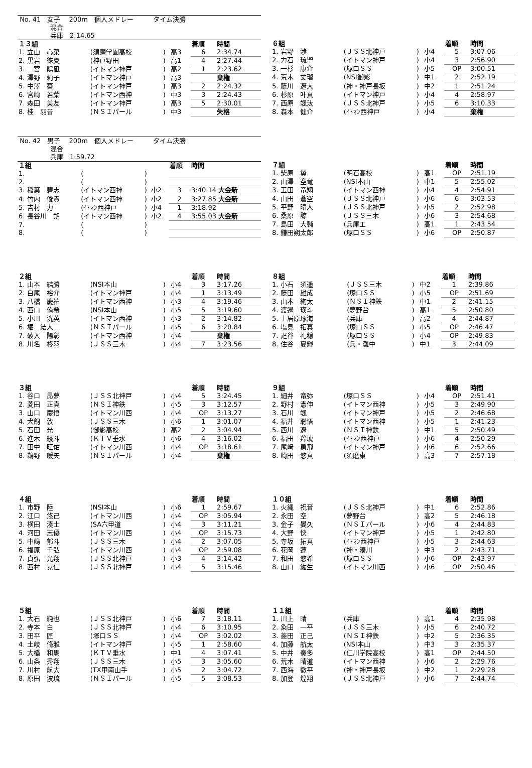No. 41　女子　 200m　個人メドレー　　　タイム決勝
　　　　　混合
　　　　　兵庫　2:14.65
| １３組 | | | | 着順 | 時間 |
| --- | --- | --- | --- | --- | --- |
| 1. 立山 心菜 | (須磨学園高校 | ) | 高3 | 6 | 2:34.74 |
| 2. 黒岩 徠夏 | (神戸野田 | ) | 高1 | 4 | 2:27.44 |
| 3. 二宮 陽凪 | (イトマン神戸 | ) | 高2 | 1 | 2:23.62 |
| 4. 澤野 莉子 | (イトマン神戸 | ) | 高3 | | 棄権 |
| 5. 中澤 葵 | (イトマン神戸 | ) | 高3 | 2 | 2:24.32 |
| 6. 宮崎 若葉 | (イトマン西神 | ) | 中3 | 3 | 2:24.43 |
| 7. 森田 美友 | (イトマン神戸 | ) | 高3 | 5 | 2:30.01 |
| 8. 桂 羽音 | (ＮＳＩパール | ) | 中3 | | 失格 |
| ６組 | | | | 着順 | 時間 |
| --- | --- | --- | --- | --- | --- |
| 1. 岩野 渉 | (ＪＳＳ北神戸 | ) | 小4 | 5 | 3:07.06 |
| 2. 力石 琉聖 | (イトマン神戸 | ) | 小4 | 3 | 2:56.90 |
| 3. 一杉 康介 | (塚口ＳＳ | ) | 小5 | OP | 3:00.51 |
| 4. 荒木 丈瑠 | (NSI御影 | ) | 中1 | 2 | 2:52.19 |
| 5. 藤川 遼大 | (神・神戸長坂 | ) | 中2 | 1 | 2:51.24 |
| 6. 杉原 叶真 | (イトマン神戸 | ) | 小4 | 4 | 2:58.97 |
| 7. 西原 颯汰 | (ＪＳＳ北神戸 | ) | 小5 | 6 | 3:10.33 |
| 8. 森本 健介 | (ｲﾄﾏﾝ西神戸 | ) | 小4 | | 棄権 |
No. 42　男子　 200m　個人メドレー　　　タイム決勝
　　　　　混合
　　　　　兵庫　1:59.72
| １組 | | | | 着順 | 時間 |
| --- | --- | --- | --- | --- | --- |
| 1. | ( | ) | | | |
| 2. | ( | ) | | | |
| 3. 稲葉 碧志 | (イトマン西神 | ) | 小2 | 3 | 3:40.14 大会新 |
| 4. 竹内 俊貴 | (イトマン西神 | ) | 小2 | 2 | 3:27.85 大会新 |
| 5. 吉村 力 | (ｲﾄﾏﾝ西神戸 | ) | 小4 | 1 | 3:18.92 |
| 6. 長谷川 朔 | (イトマン西神 | ) | 小2 | 4 | 3:55.03 大会新 |
| 7. | ( | ) | | | |
| 8. | ( | ) | | | |
| ７組 | | | | 着順 | 時間 |
| --- | --- | --- | --- | --- | --- |
| 1. 柴原 翼 | (明石高校 | ) | 高1 | OP | 2:51.19 |
| 2. 山澤 空竜 | (NSI本山 | ) | 中1 | 5 | 2:55.02 |
| 3. 玉田 竜翔 | (イトマン西神 | ) | 小4 | 4 | 2:54.91 |
| 4. 山田 蒼空 | (ＪＳＳ北神戸 | ) | 小6 | 6 | 3:03.53 |
| 5. 平野 晴人 | (ＪＳＳ北神戸 | ) | 小5 | 2 | 2:52.98 |
| 6. 桑原 諒 | (ＪＳＳ三木 | ) | 小6 | 3 | 2:54.68 |
| 7. 島田 大輔 | (兵庫工 | ) | 高1 | 1 | 2:43.54 |
| 8. 鎌田朔太郎 | (塚口ＳＳ | ) | 小6 | OP | 2:50.87 |
| ２組 | | | | 着順 | 時間 |
| --- | --- | --- | --- | --- | --- |
| 1. 山本 結勝 | (NSI本山 | ) | 小4 | 3 | 3:17.26 |
| 2. 白尾 裕介 | (イトマン神戸 | ) | 小4 | 1 | 3:13.49 |
| 3. 八橋 慶祐 | (イトマン西神 | ) | 小3 | 4 | 3:19.46 |
| 4. 西口 侑希 | (NSI本山 | ) | 小5 | 5 | 3:19.60 |
| 5. 小川 洸英 | (イトマン西神 | ) | 小3 | 2 | 3:14.82 |
| 6. 堀 結人 | (ＮＳＩパール | ) | 小5 | 6 | 3:20.84 |
| 7. 破入 陽彰 | (イトマン西神 | ) | 小4 | | 棄権 |
| 8. 川名 柊羽 | (ＪＳＳ三木 | ) | 小4 | 7 | 3:23.56 |
| ８組 | | | | 着順 | 時間 |
| --- | --- | --- | --- | --- | --- |
| 1. 小石 須遥 | (ＪＳＳ三木 | ) | 中2 | 1 | 2:39.86 |
| 2. 藤田 雄成 | (塚口ＳＳ | ) | 小5 | OP | 2:51.69 |
| 3. 山本 絢太 | (ＮＳＩ神鉄 | ) | 中1 | 2 | 2:41.15 |
| 4. 渡邊 瑛斗 | (夢野台 | ) | 高1 | 5 | 2:50.80 |
| 5. 土居原琢海 | (兵庫 | ) | 高2 | 4 | 2:44.87 |
| 6. 塩見 拓真 | (塚口ＳＳ | ) | 小5 | OP | 2:46.47 |
| 7. 疋谷 礼穏 | (塚口ＳＳ | ) | 小4 | OP | 2:49.83 |
| 8. 住谷 夏輝 | (兵・灘中 | ) | 中1 | 3 | 2:44.09 |
| ３組 | | | | 着順 | 時間 |
| --- | --- | --- | --- | --- | --- |
| 1. 谷口 昂夢 | (ＪＳＳ北神戸 | ) | 小4 | 5 | 3:24.45 |
| 2. 菱田 正真 | (ＮＳＩ神鉄 | ) | 小5 | 3 | 3:12.57 |
| 3. 山口 慶悟 | (イトマン川西 | ) | 小4 | OP | 3:13.27 |
| 4. 犬飼 敦 | (ＪＳＳ三木 | ) | 小6 | 1 | 3:01.07 |
| 5. 石田 光 | (御影高校 | ) | 高2 | 2 | 3:04.94 |
| 6. 進木 綾斗 | (ＫＴＶ垂水 | ) | 小6 | 4 | 3:16.02 |
| 7. 田中 旺佑 | (イトマン川西 | ) | 小4 | OP | 3:18.61 |
| 8. 鵜野 暖矢 | (ＮＳＩパール | ) | 小4 | | 棄権 |
| ９組 | | | | 着順 | 時間 |
| --- | --- | --- | --- | --- | --- |
| 1. 細井 竜弥 | (塚口ＳＳ | ) | 小4 | OP | 2:51.41 |
| 2. 野村 憲伸 | (イトマン西神 | ) | 小5 | 3 | 2:49.90 |
| 3. 石川 颯 | (イトマン神戸 | ) | 小5 | 2 | 2:46.68 |
| 4. 福井 聡悟 | (イトマン西神 | ) | 小5 | 1 | 2:41.23 |
| 5. 西川 遼 | (ＮＳＩ神鉄 | ) | 中1 | 5 | 2:50.49 |
| 6. 福田 羚琥 | (ｲﾄﾏﾝ西神戸 | ) | 小6 | 4 | 2:50.29 |
| 7. 尾﨑 勇飛 | (イトマン神戸 | ) | 小6 | 6 | 2:52.66 |
| 8. 崎田 悠真 | (須磨東 | ) | 高3 | 7 | 2:57.18 |
| ４組 | | | | 着順 | 時間 |
| --- | --- | --- | --- | --- | --- |
| 1. 市野 陸 | (NSI本山 | ) | 小6 | 1 | 2:59.67 |
| 2. 江口 悠己 | (イトマン川西 | ) | 小4 | OP | 3:05.94 |
| 3. 横田 湊士 | (SA六甲道 | ) | 小4 | 3 | 3:11.21 |
| 4. 河田 志優 | (イトマン川西 | ) | 小4 | OP | 3:15.73 |
| 5. 中嶋 郁斗 | (ＪＳＳ三木 | ) | 小4 | 2 | 3:07.05 |
| 6. 福原 千弘 | (イトマン川西 | ) | 小4 | OP | 2:59.08 |
| 7. 貞弘 光翔 | (ＪＳＳ北神戸 | ) | 小3 | 4 | 3:14.42 |
| 8. 西村 晃仁 | (ＪＳＳ北神戸 | ) | 小4 | 5 | 3:15.46 |
| １０組 | | | | 着順 | 時間 |
| --- | --- | --- | --- | --- | --- |
| 1. 火縄 祝音 | (ＪＳＳ北神戸 | ) | 中1 | 6 | 2:52.86 |
| 2. 永田 空 | (夢野台 | ) | 高2 | 5 | 2:46.18 |
| 3. 金子 晏久 | (ＮＳＩパール | ) | 小6 | 4 | 2:44.83 |
| 4. 大野 快 | (イトマン神戸 | ) | 小5 | 1 | 2:42.80 |
| 5. 寺坂 拓真 | (ｲﾄﾏﾝ西神戸 | ) | 小5 | 3 | 2:44.63 |
| 6. 花岡 蓮 | (神・湊川 | ) | 中3 | 2 | 2:43.71 |
| 7. 和田 悠希 | (塚口ＳＳ | ) | 小6 | OP | 2:43.97 |
| 8. 山口 紘生 | (イトマン川西 | ) | 小6 | OP | 2:50.46 |
| ５組 | | | | 着順 | 時間 |
| --- | --- | --- | --- | --- | --- |
| 1. 大石 純也 | (ＪＳＳ北神戸 | ) | 小6 | 7 | 3:18.11 |
| 2. 寺本 白 | (ＪＳＳ北神戸 | ) | 小4 | 6 | 3:10.95 |
| 3. 田平 匠 | (塚口ＳＳ | ) | 小4 | OP | 3:02.02 |
| 4. 土岐 脩雅 | (イトマン神戸 | ) | 小5 | 1 | 2:58.60 |
| 5. 大橋 和馬 | (ＫＴＶ垂水 | ) | 中1 | 4 | 3:07.41 |
| 6. 山条 秀翔 | (ＪＳＳ三木 | ) | 小5 | 3 | 3:05.60 |
| 7. 川村 航大 | (TX甲南山手 | ) | 小5 | 2 | 3:04.72 |
| 8. 原田 波琉 | (ＮＳＩパール | ) | 小5 | 5 | 3:08.53 |
| １１組 | | | | 着順 | 時間 |
| --- | --- | --- | --- | --- | --- |
| 1. 川上 晴 | (兵庫 | ) | 高1 | 4 | 2:35.98 |
| 2. 粂田 一平 | (ＪＳＳ三木 | ) | 小5 | 6 | 2:40.72 |
| 3. 菱田 正己 | (ＮＳＩ神鉄 | ) | 中2 | 5 | 2:36.35 |
| 4. 加藤 航太 | (NSI本山 | ) | 中3 | 3 | 2:35.37 |
| 5. 中井 奏多 | (仁川学院高校 | ) | 高1 | OP | 2:44.50 |
| 6. 荒木 晴道 | (イトマン西神 | ) | 小6 | 2 | 2:29.76 |
| 7. 西海 徹平 | (神・神戸長坂 | ) | 中2 | 1 | 2:29.28 |
| 8. 加登 煌翔 | (ＪＳＳ北神戸 | ) | 小6 | 7 | 2:44.74 |